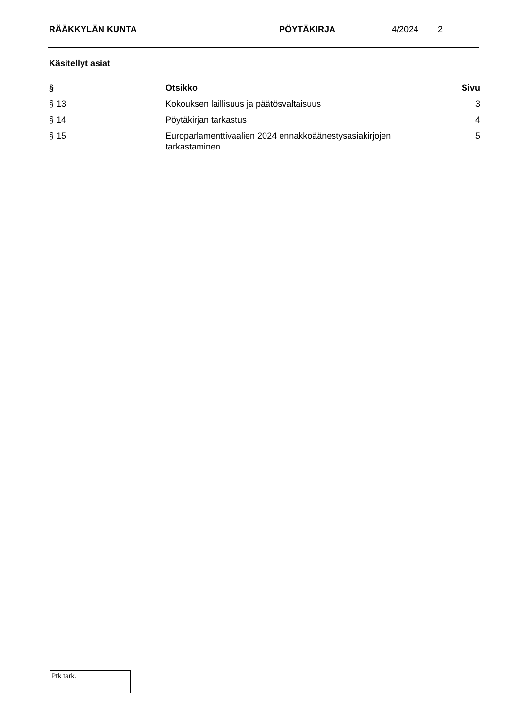RÄÄKKYLÄN KUNTA PÖYTÄKIRJA 4/2024 2
Käsitellyt asiat
| § | Otsikko | Sivu |
| --- | --- | --- |
| § 13 | Kokouksen laillisuus ja päätösvaltaisuus | 3 |
| § 14 | Pöytäkirjan tarkastus | 4 |
| § 15 | Europarlamenttivaalien 2024 ennakkoäänestysasiakirjojen tarkastaminen | 5 |
Ptk tark.